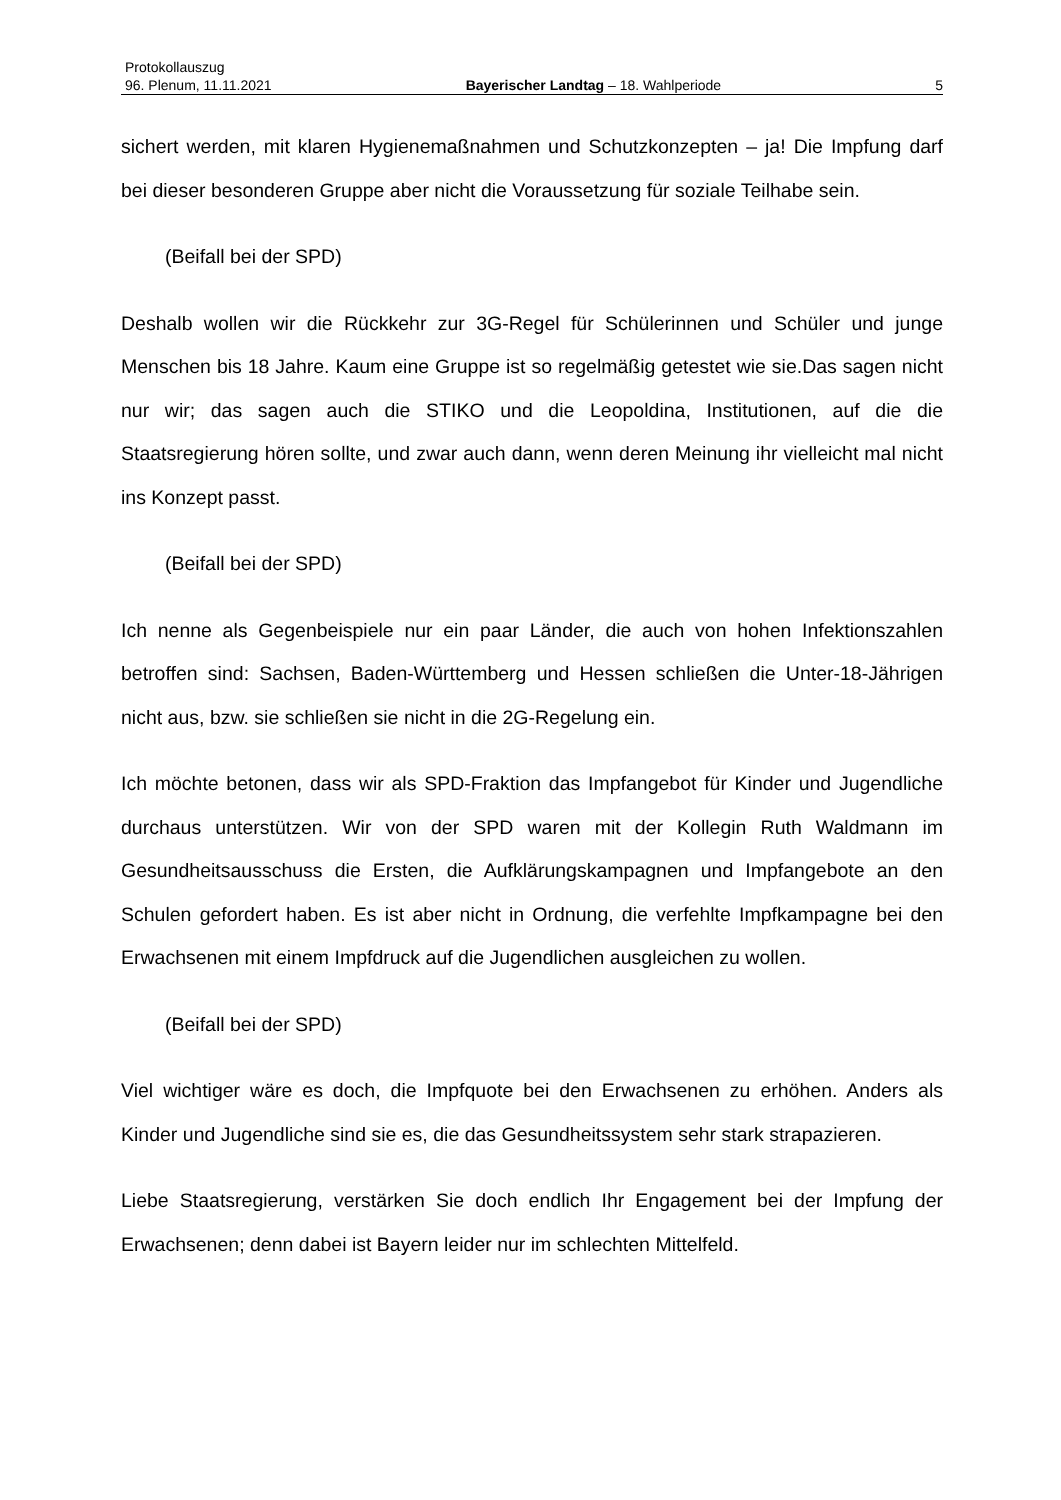Protokollauszug
96. Plenum, 11.11.2021 Bayerischer Landtag – 18. Wahlperiode 5
sichert werden, mit klaren Hygienemaßnahmen und Schutzkonzepten – ja! Die Impfung darf bei dieser besonderen Gruppe aber nicht die Voraussetzung für soziale Teilhabe sein.
(Beifall bei der SPD)
Deshalb wollen wir die Rückkehr zur 3G-Regel für Schülerinnen und Schüler und junge Menschen bis 18 Jahre. Kaum eine Gruppe ist so regelmäßig getestet wie sie.Das sagen nicht nur wir; das sagen auch die STIKO und die Leopoldina, Institutionen, auf die die Staatsregierung hören sollte, und zwar auch dann, wenn deren Meinung ihr vielleicht mal nicht ins Konzept passt.
(Beifall bei der SPD)
Ich nenne als Gegenbeispiele nur ein paar Länder, die auch von hohen Infektionszahlen betroffen sind: Sachsen, Baden-Württemberg und Hessen schließen die Unter-18-Jährigen nicht aus, bzw. sie schließen sie nicht in die 2G-Regelung ein.
Ich möchte betonen, dass wir als SPD-Fraktion das Impfangebot für Kinder und Jugendliche durchaus unterstützen. Wir von der SPD waren mit der Kollegin Ruth Waldmann im Gesundheitsausschuss die Ersten, die Aufklärungskampagnen und Impfangebote an den Schulen gefordert haben. Es ist aber nicht in Ordnung, die verfehlte Impfkampagne bei den Erwachsenen mit einem Impfdruck auf die Jugendlichen ausgleichen zu wollen.
(Beifall bei der SPD)
Viel wichtiger wäre es doch, die Impfquote bei den Erwachsenen zu erhöhen. Anders als Kinder und Jugendliche sind sie es, die das Gesundheitssystem sehr stark strapazieren.
Liebe Staatsregierung, verstärken Sie doch endlich Ihr Engagement bei der Impfung der Erwachsenen; denn dabei ist Bayern leider nur im schlechten Mittelfeld.